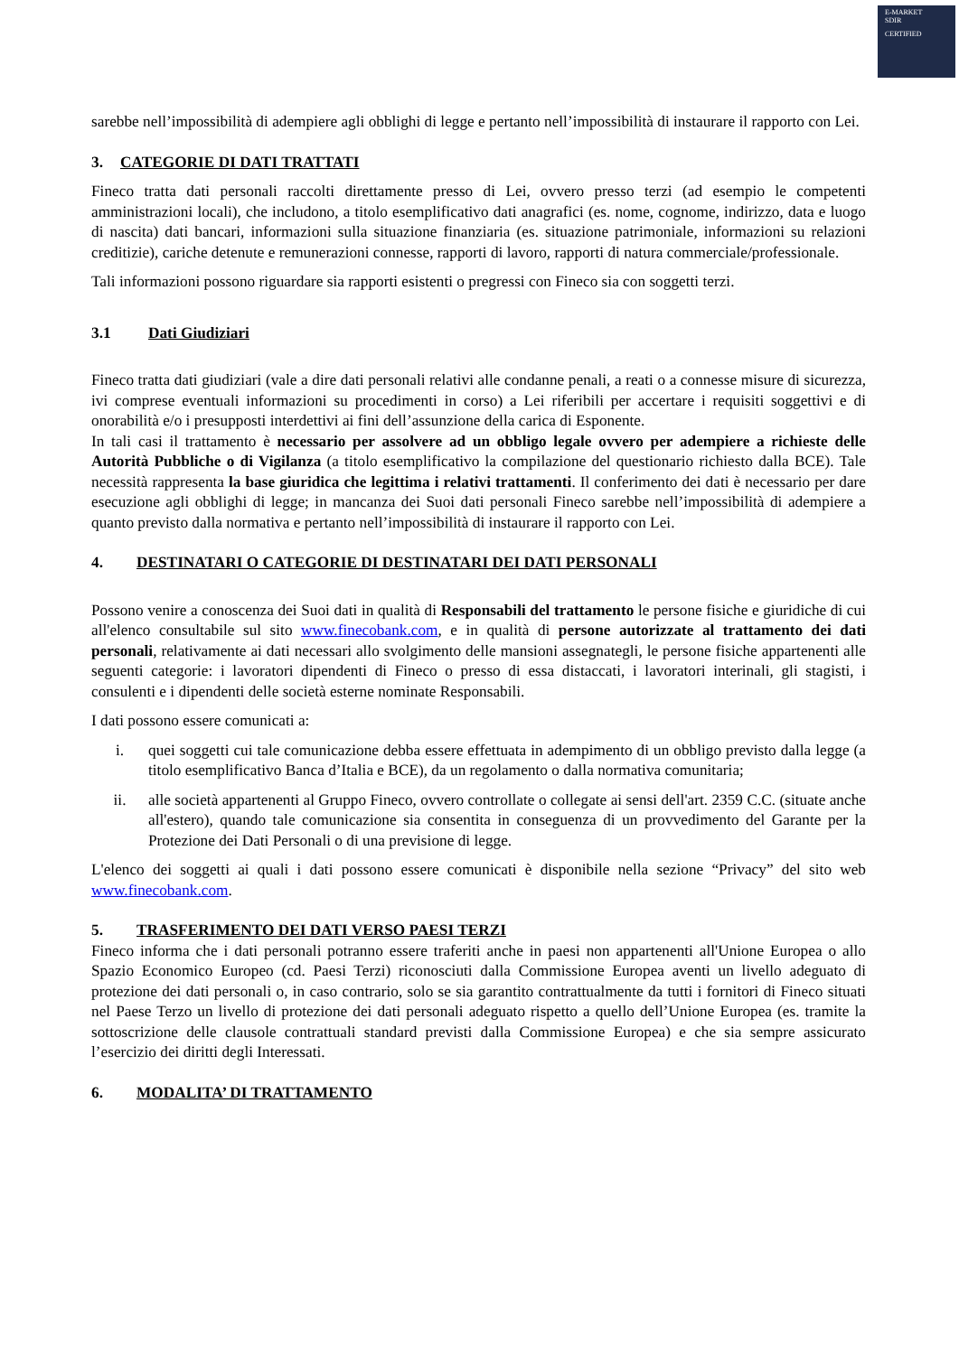E-MARKET
SDIR
CERTIFIED
sarebbe nell’impossibilità di adempiere agli obblighi di legge e pertanto nell’impossibilità di instaurare il rapporto con Lei.
3. CATEGORIE DI DATI TRATTATI
Fineco tratta dati personali raccolti direttamente presso di Lei, ovvero presso terzi (ad esempio le competenti amministrazioni locali), che includono, a titolo esemplificativo dati anagrafici (es. nome, cognome, indirizzo, data e luogo di nascita) dati bancari, informazioni sulla situazione finanziaria (es. situazione patrimoniale, informazioni su relazioni creditizie), cariche detenute e remunerazioni connesse, rapporti di lavoro, rapporti di natura commerciale/professionale.
Tali informazioni possono riguardare sia rapporti esistenti o pregressi con Fineco sia con soggetti terzi.
3.1 Dati Giudiziari
Fineco tratta dati giudiziari (vale a dire dati personali relativi alle condanne penali, a reati o a connesse misure di sicurezza, ivi comprese eventuali informazioni su procedimenti in corso) a Lei riferibili per accertare i requisiti soggettivi e di onorabilità e/o i presupposti interdettivi ai fini dell’assunzione della carica di Esponente.
In tali casi il trattamento è necessario per assolvere ad un obbligo legale ovvero per adempiere a richieste delle Autorità Pubbliche o di Vigilanza (a titolo esemplificativo la compilazione del questionario richiesto dalla BCE). Tale necessità rappresenta la base giuridica che legittima i relativi trattamenti. Il conferimento dei dati è necessario per dare esecuzione agli obblighi di legge; in mancanza dei Suoi dati personali Fineco sarebbe nell’impossibilità di adempiere a quanto previsto dalla normativa e pertanto nell’impossibilità di instaurare il rapporto con Lei.
4. DESTINATARI O CATEGORIE DI DESTINATARI DEI DATI PERSONALI
Possono venire a conoscenza dei Suoi dati in qualità di Responsabili del trattamento le persone fisiche e giuridiche di cui all'elenco consultabile sul sito www.finecobank.com, e in qualità di persone autorizzate al trattamento dei dati personali, relativamente ai dati necessari allo svolgimento delle mansioni assegnategli, le persone fisiche appartenenti alle seguenti categorie: i lavoratori dipendenti di Fineco o presso di essa distaccati, i lavoratori interinali, gli stagisti, i consulenti e i dipendenti delle società esterne nominate Responsabili.
I dati possono essere comunicati a:
i. quei soggetti cui tale comunicazione debba essere effettuata in adempimento di un obbligo previsto dalla legge (a titolo esemplificativo Banca d’Italia e BCE), da un regolamento o dalla normativa comunitaria;
ii. alle società appartenenti al Gruppo Fineco, ovvero controllate o collegate ai sensi dell'art. 2359 C.C. (situate anche all'estero), quando tale comunicazione sia consentita in conseguenza di un provvedimento del Garante per la Protezione dei Dati Personali o di una previsione di legge.
L'elenco dei soggetti ai quali i dati possono essere comunicati è disponibile nella sezione “Privacy” del sito web www.finecobank.com.
5. TRASFERIMENTO DEI DATI VERSO PAESI TERZI
Fineco informa che i dati personali potranno essere traferiti anche in paesi non appartenenti all'Unione Europea o allo Spazio Economico Europeo (cd. Paesi Terzi) riconosciuti dalla Commissione Europea aventi un livello adeguato di protezione dei dati personali o, in caso contrario, solo se sia garantito contrattualmente da tutti i fornitori di Fineco situati nel Paese Terzo un livello di protezione dei dati personali adeguato rispetto a quello dell’Unione Europea (es. tramite la sottoscrizione delle clausole contrattuali standard previsti dalla Commissione Europea) e che sia sempre assicurato l’esercizio dei diritti degli Interessati.
6. MODALITA’ DI TRATTAMENTO